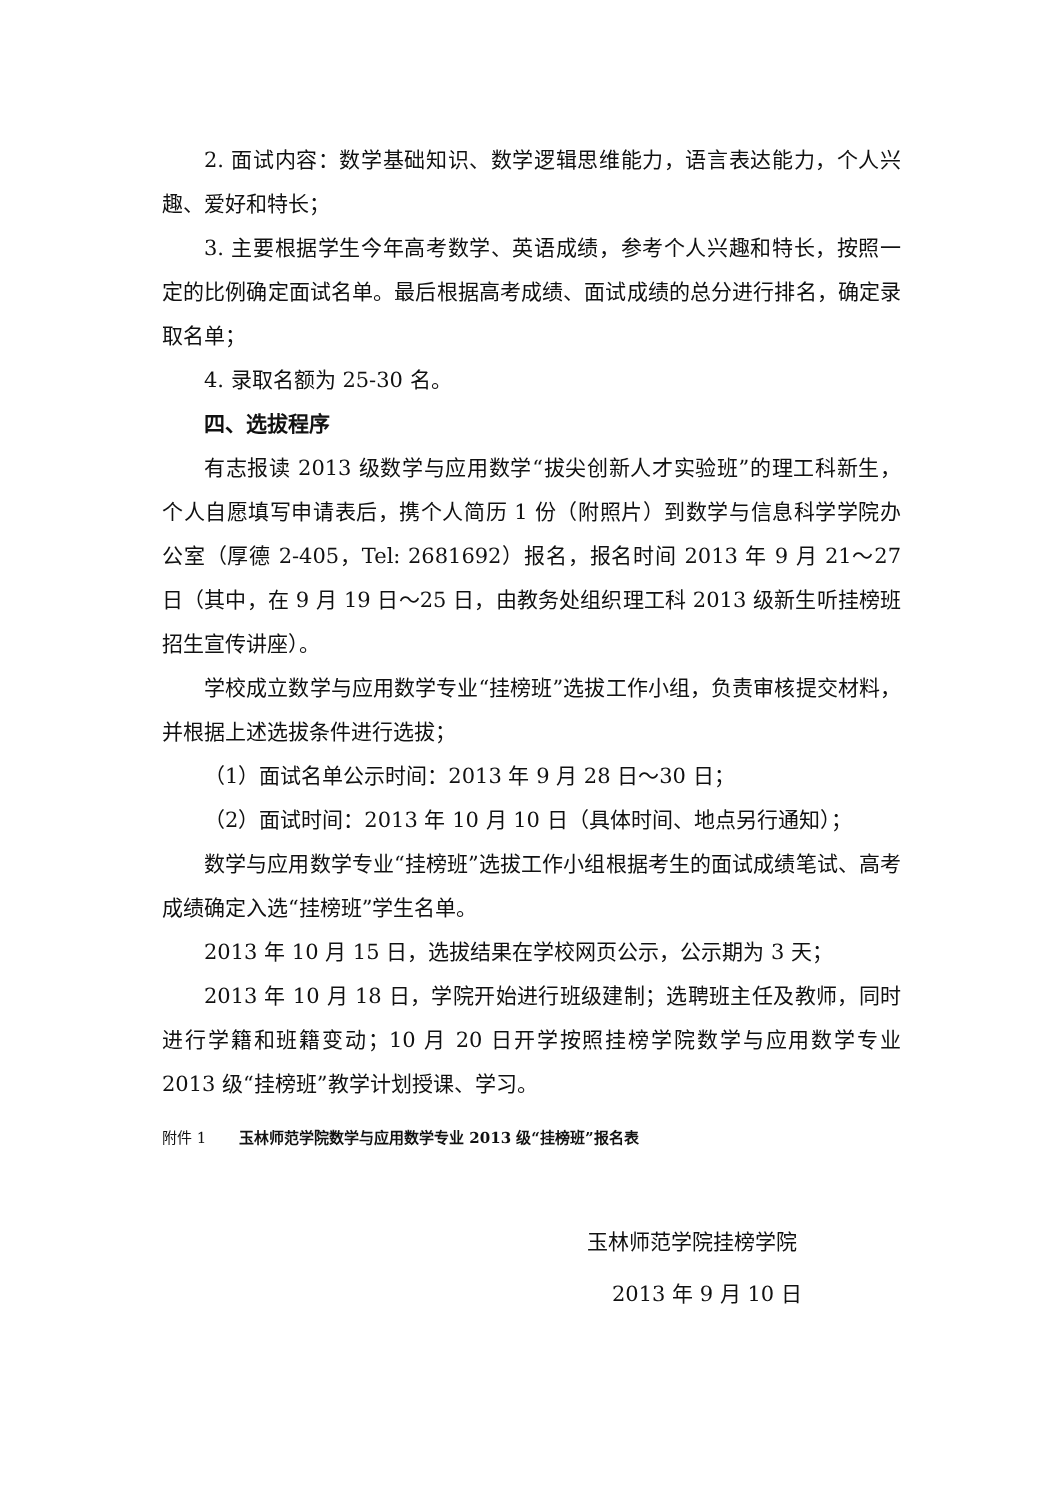2. 面试内容：数学基础知识、数学逻辑思维能力，语言表达能力，个人兴趣、爱好和特长；
3. 主要根据学生今年高考数学、英语成绩，参考个人兴趣和特长，按照一定的比例确定面试名单。最后根据高考成绩、面试成绩的总分进行排名，确定录取名单；
4. 录取名额为 25-30 名。
四、选拔程序
有志报读 2013 级数学与应用数学“拔尖创新人才实验班”的理工科新生，个人自愿填写申请表后，携个人简历 1 份（附照片）到数学与信息科学学院办公室（厚德 2-405，Tel: 2681692）报名，报名时间 2013 年 9 月 21～27 日（其中，在 9 月 19 日～25 日，由教务处组织理工科 2013 级新生听挂榜班招生宣传讲座）。
学校成立数学与应用数学专业“挂榜班”选拔工作小组，负责审核提交材料，并根据上述选拔条件进行选拔；
（1）面试名单公示时间：2013 年 9 月 28 日～30 日；
（2）面试时间：2013 年 10 月 10 日（具体时间、地点另行通知）；
数学与应用数学专业“挂榜班”选拔工作小组根据考生的面试成绩笔试、高考成绩确定入选“挂榜班”学生名单。
2013 年 10 月 15 日，选拔结果在学校网页公示，公示期为 3 天；
2013 年 10 月 18 日，学院开始进行班级建制；选聘班主任及教师，同时进行学籍和班籍变动；10 月 20 日开学按照挂榜学院数学与应用数学专业 2013 级“挂榜班”教学计划授课、学习。
附件 1 玉林师范学院数学与应用数学专业 2013 级“挂榜班”报名表
玉林师范学院挂榜学院
2013 年 9 月 10 日